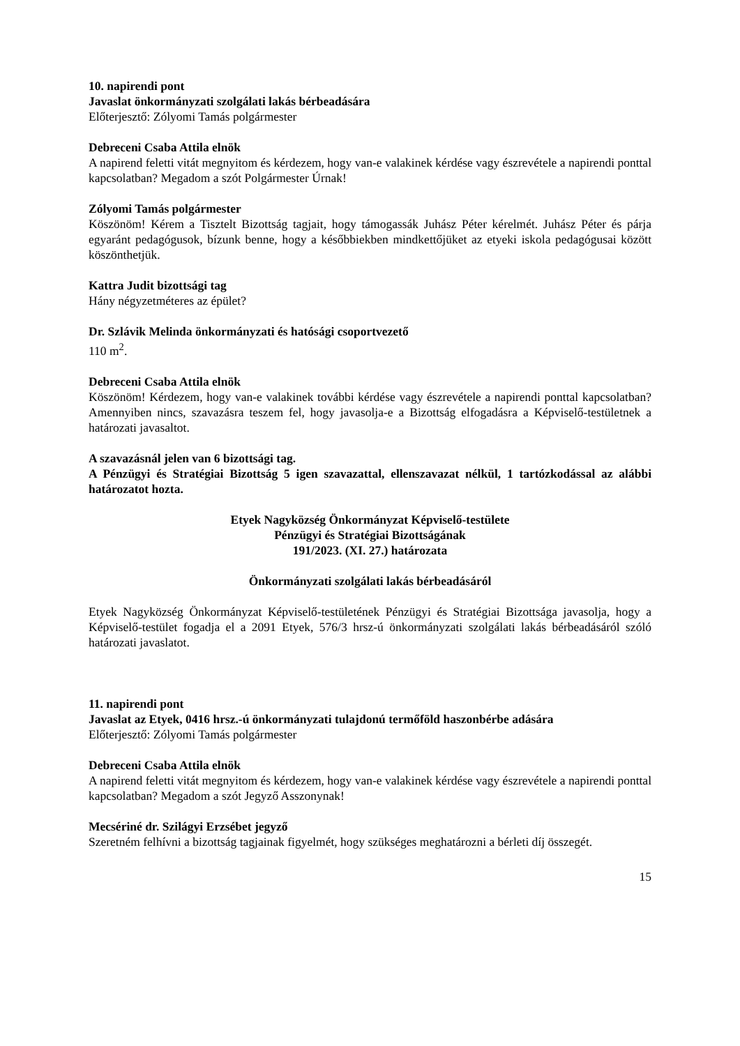10. napirendi pont
Javaslat önkormányzati szolgálati lakás bérbeadására
Előterjesztő: Zólyomi Tamás polgármester
Debreceni Csaba Attila elnök
A napirend feletti vitát megnyitom és kérdezem, hogy van-e valakinek kérdése vagy észrevétele a napirendi ponttal kapcsolatban? Megadom a szót Polgármester Úrnak!
Zólyomi Tamás polgármester
Köszönöm! Kérem a Tisztelt Bizottság tagjait, hogy támogassák Juhász Péter kérelmét. Juhász Péter és párja egyaránt pedagógusok, bízunk benne, hogy a későbbiekben mindkettőjüket az etyeki iskola pedagógusai között köszönthetjük.
Kattra Judit bizottsági tag
Hány négyzetméteres az épület?
Dr. Szlávik Melinda önkormányzati és hatósági csoportvezető
110 m<sup>2</sup>.
Debreceni Csaba Attila elnök
Köszönöm! Kérdezem, hogy van-e valakinek további kérdése vagy észrevétele a napirendi ponttal kapcsolatban? Amennyiben nincs, szavazásra teszem fel, hogy javasolja-e a Bizottság elfogadásra a Képviselő-testületnek a határozati javasaltot.
A szavazásnál jelen van 6 bizottsági tag.
A Pénzügyi és Stratégiai Bizottság 5 igen szavazattal, ellenszavazat nélkül, 1 tartózkodással az alábbi határozatot hozta.
Etyek Nagyközség Önkormányzat Képviselő-testülete
Pénzügyi és Stratégiai Bizottságának
191/2023. (XI. 27.) határozata
Önkormányzati szolgálati lakás bérbeadásáról
Etyek Nagyközség Önkormányzat Képviselő-testületének Pénzügyi és Stratégiai Bizottsága javasolja, hogy a Képviselő-testület fogadja el a 2091 Etyek, 576/3 hrsz-ú önkormányzati szolgálati lakás bérbeadásáról szóló határozati javaslatot.
11. napirendi pont
Javaslat az Etyek, 0416 hrsz.-ú önkormányzati tulajdonú termőföld haszonbérbe adására
Előterjesztő: Zólyomi Tamás polgármester
Debreceni Csaba Attila elnök
A napirend feletti vitát megnyitom és kérdezem, hogy van-e valakinek kérdése vagy észrevétele a napirendi ponttal kapcsolatban? Megadom a szót Jegyző Asszonynak!
Mecsériné dr. Szilágyi Erzsébet jegyző
Szeretném felhívni a bizottság tagjainak figyelmét, hogy szükséges meghatározni a bérleti díj összegét.
15